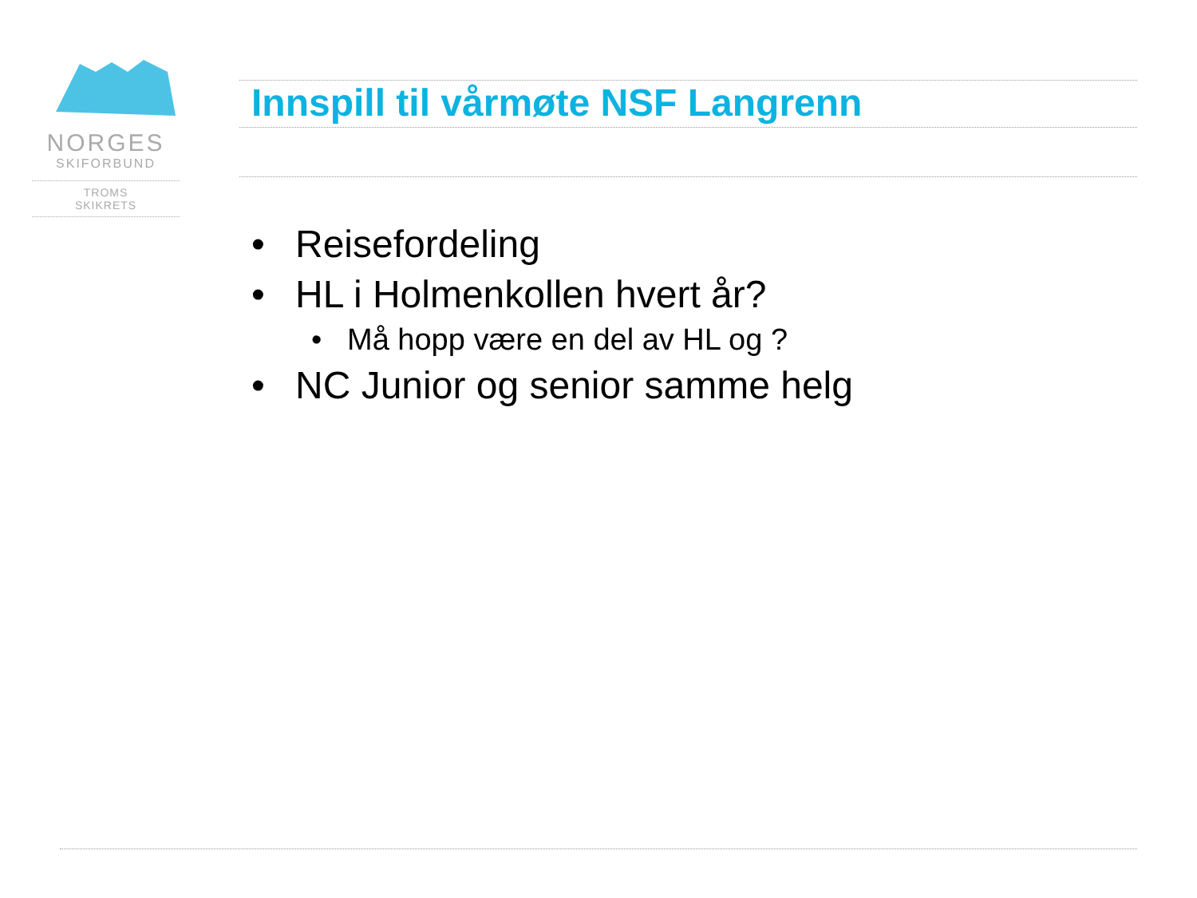NORGES
SKIFORBUND
TROMS
SKIKRETS
Innspill til vårmøte NSF Langrenn
• Reisefordeling
• HL i Holmenkollen hvert år?
• Må hopp være en del av HL og ?
• NC Junior og senior samme helg